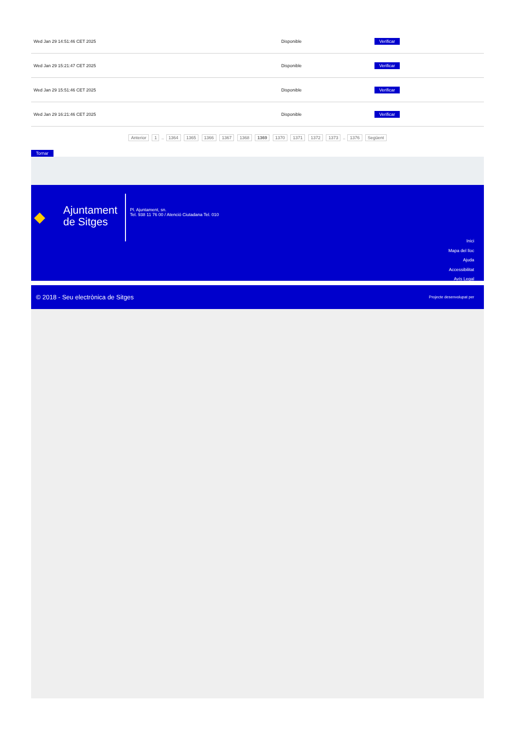| Wed Jan 29 14:51:46 CET 2025 | Disponible | Verificar |
| Wed Jan 29 15:21:47 CET 2025 | Disponible | Verificar |
| Wed Jan 29 15:51:46 CET 2025 | Disponible | Verificar |
| Wed Jan 29 16:21:46 CET 2025 | Disponible | Verificar |
Anterior 1 .. 1364 1365 1366 1367 1368 1369 1370 1371 1372 1373 .. 1376 Següent
Tornar
◆
Ajuntament
de Sitges
Pl. Ajuntament, sn.
Tel. 938 11 76 00 / Atenció Ciutadana Tel. 010
Inici
Mapa del lloc
Ajuda
Accessibilitat
Avís Legal
© 2018 - Seu electrònica de Sitges Projecte desenvolupat per